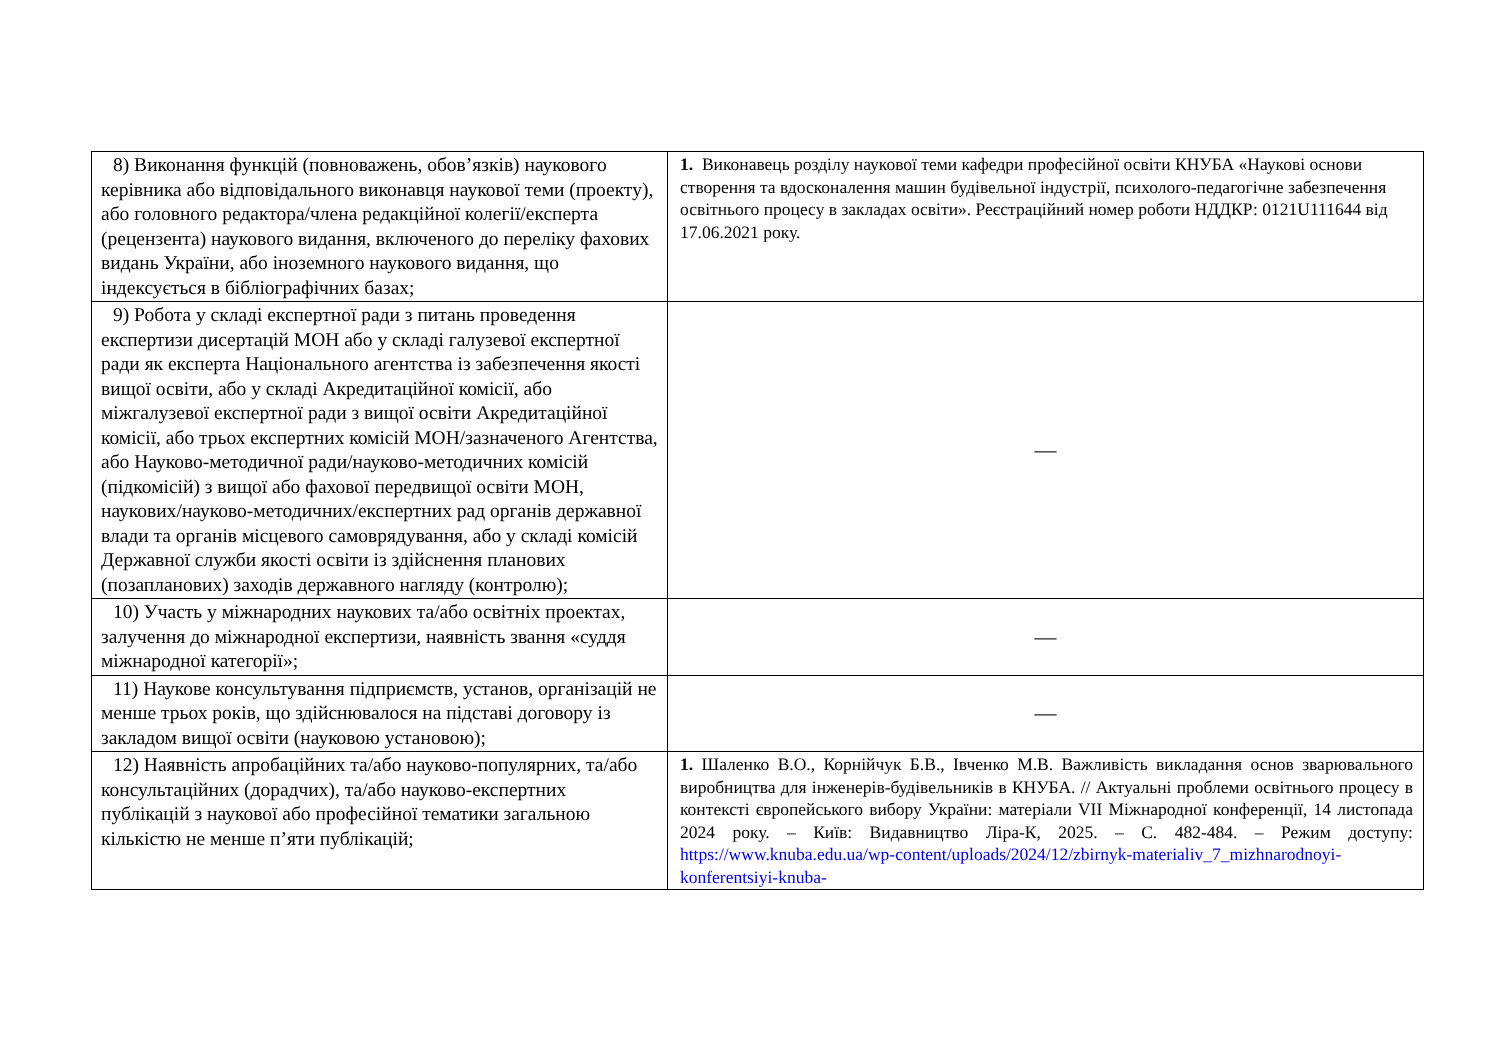| 8) Виконання функцій (повноважень, обов’язків) наукового керівника або відповідального виконавця наукової теми (проекту), або головного редактора/члена редакційної колегії/експерта (рецензента) наукового видання, включеного до переліку фахових видань України, або іноземного наукового видання, що індексується в бібліографічних базах; | 1. Виконавець розділу наукової теми кафедри професійної освіти КНУБА «Наукові основи створення та вдосконалення машин будівельної індустрії, психолого-педагогічне забезпечення освітнього процесу в закладах освіти». Реєстраційний номер роботи НДДКР: 0121U111644 від 17.06.2021 року. |
| 9) Робота у складі експертної ради з питань проведення експертизи дисертацій МОН або у складі галузевої експертної ради як експерта Національного агентства із забезпечення якості вищої освіти, або у складі Акредитаційної комісії, або міжгалузевої експертної ради з вищої освіти Акредитаційної комісії, або трьох експертних комісій МОН/зазначеного Агентства, або Науково-методичної ради/науково-методичних комісій (підкомісій) з вищої або фахової передвищої освіти МОН, наукових/науково-методичних/експертних рад органів державної влади та органів місцевого самоврядування, або у складі комісій Державної служби якості освіти із здійснення планових (позапланових) заходів державного нагляду (контролю); | — |
| 10) Участь у міжнародних наукових та/або освітніх проектах, залучення до міжнародної експертизи, наявність звання «суддя міжнародної категорії»; | — |
| 11) Наукове консультування підприємств, установ, організацій не менше трьох років, що здійснювалося на підставі договору із закладом вищої освіти (науковою установою); | — |
| 12) Наявність апробаційних та/або науково-популярних, та/або консультаційних (дорадчих), та/або науково-експертних публікацій з наукової або професійної тематики загальною кількістю не менше п’яти публікацій; | 1. Шаленко В.О., Корнійчук Б.В., Івченко М.В. Важливість викладання основ зварювального виробництва для інженерів-будівельників в КНУБА. // Актуальні проблеми освітнього процесу в контексті європейського вибору України: матеріали VII Міжнародної конференції, 14 листопада 2024 року. – Київ: Видавництво Ліра-К, 2025. – С. 482-484. – Режим доступу: https://www.knuba.edu.ua/wp-content/uploads/2024/12/zbirnyk-materialiv_7_mizhnarodnoyi-konferentsiyi-knuba- |